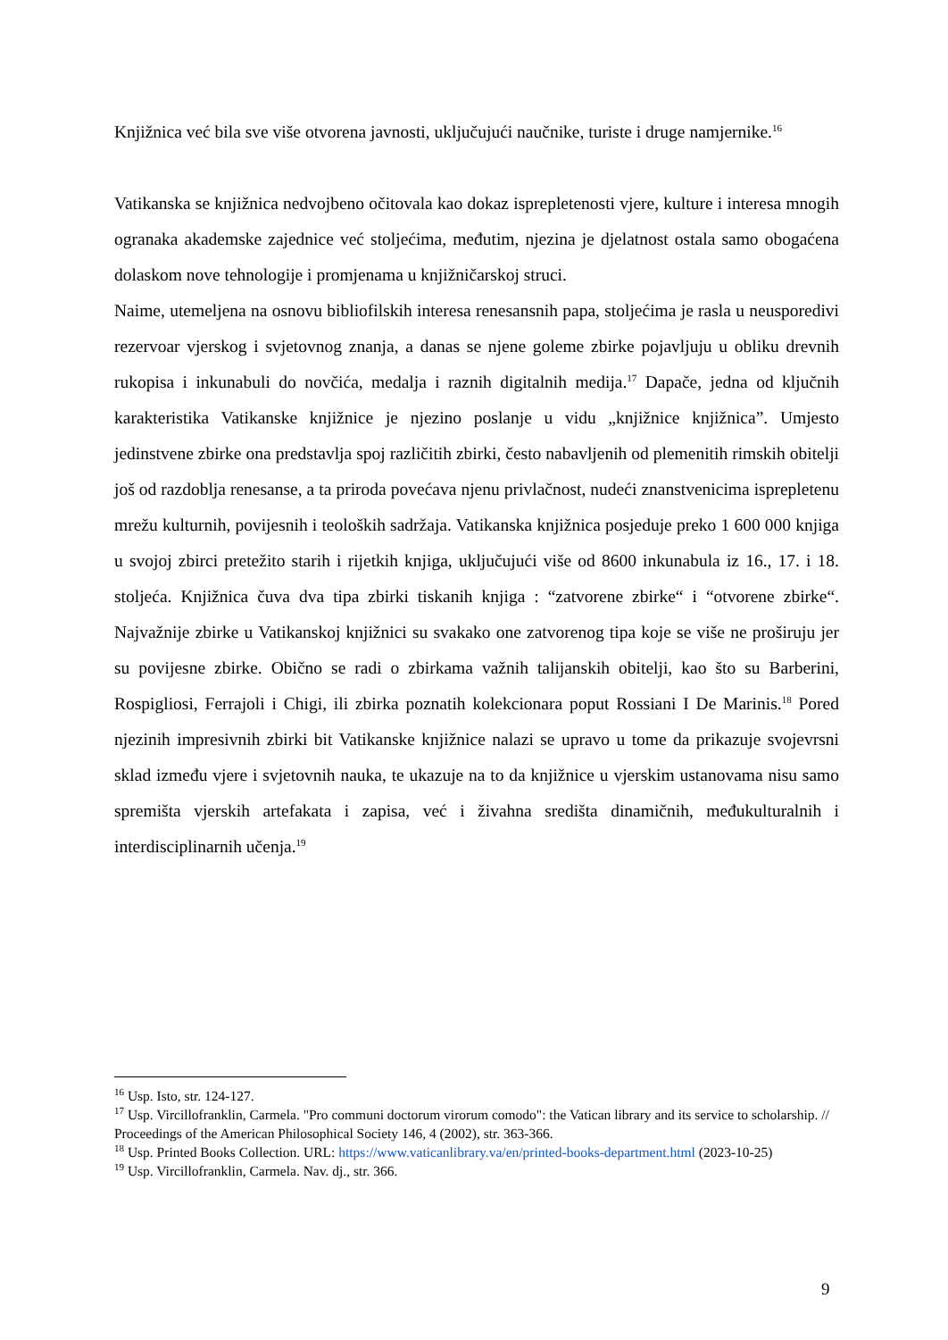Knjižnica već bila sve više otvorena javnosti, uključujući naučnike, turiste i druge namjernike.<sup>16</sup>
Vatikanska se knjižnica nedvojbeno očitovala kao dokaz isprepletenosti vjere, kulture i interesa mnogih ogranaka akademske zajednice već stoljećima, međutim, njezina je djelatnost ostala samo obogaćena dolaskom nove tehnologije i promjenama u knjižničarskoj struci.
Naime, utemeljena na osnovu bibliofilskih interesa renesansnih papa, stoljećima je rasla u neusporedivi rezervoar vjerskog i svjetovnog znanja, a danas se njene goleme zbirke pojavljuju u obliku drevnih rukopisa i inkunabuli do novčića, medalja i raznih digitalnih medija.<sup>17</sup> Dapače, jedna od ključnih karakteristika Vatikanske knjižnice je njezino poslanje u vidu „knjižnice knjižnica”. Umjesto jedinstvene zbirke ona predstavlja spoj različitih zbirki, često nabavljenih od plemenitih rimskih obitelji još od razdoblja renesanse, a ta priroda povećava njenu privlačnost, nudeći znanstvenicima isprepletenu mrežu kulturnih, povijesnih i teoloških sadržaja. Vatikanska knjižnica posjeduje preko 1 600 000 knjiga u svojoj zbirci pretežito starih i rijetkih knjiga, uključujući više od 8600 inkunabula iz 16., 17. i 18. stoljeća. Knjižnica čuva dva tipa zbirki tiskanih knjiga : “zatvorene zbirke“ i “otvorene zbirke“. Najvažnije zbirke u Vatikanskoj knjižnici su svakako one zatvorenog tipa koje se više ne proširuju jer su povijesne zbirke. Obično se radi o zbirkama važnih talijanskih obitelji, kao što su Barberini, Rospigliosi, Ferrajoli i Chigi, ili zbirka poznatih kolekcionara poput Rossiani I De Marinis.<sup>18</sup> Pored njezinih impresivnih zbirki bit Vatikanske knjižnice nalazi se upravo u tome da prikazuje svojevrsni sklad između vjere i svjetovnih nauka, te ukazuje na to da knjižnice u vjerskim ustanovama nisu samo spremišta vjerskih artefakata i zapisa, već i živahna središta dinamičnih, međukulturalnih i interdisciplinarnih učenja.<sup>19</sup>
<sup>16</sup> Usp. Isto, str. 124-127.
<sup>17</sup> Usp. Vircillofranklin, Carmela. "Pro communi doctorum virorum comodo": the Vatican library and its service to scholarship. // Proceedings of the American Philosophical Society 146, 4 (2002), str. 363-366.
<sup>18</sup> Usp. Printed Books Collection. URL: https://www.vaticanlibrary.va/en/printed-books-department.html (2023-10-25)
<sup>19</sup> Usp. Vircillofranklin, Carmela. Nav. dj., str. 366.
9